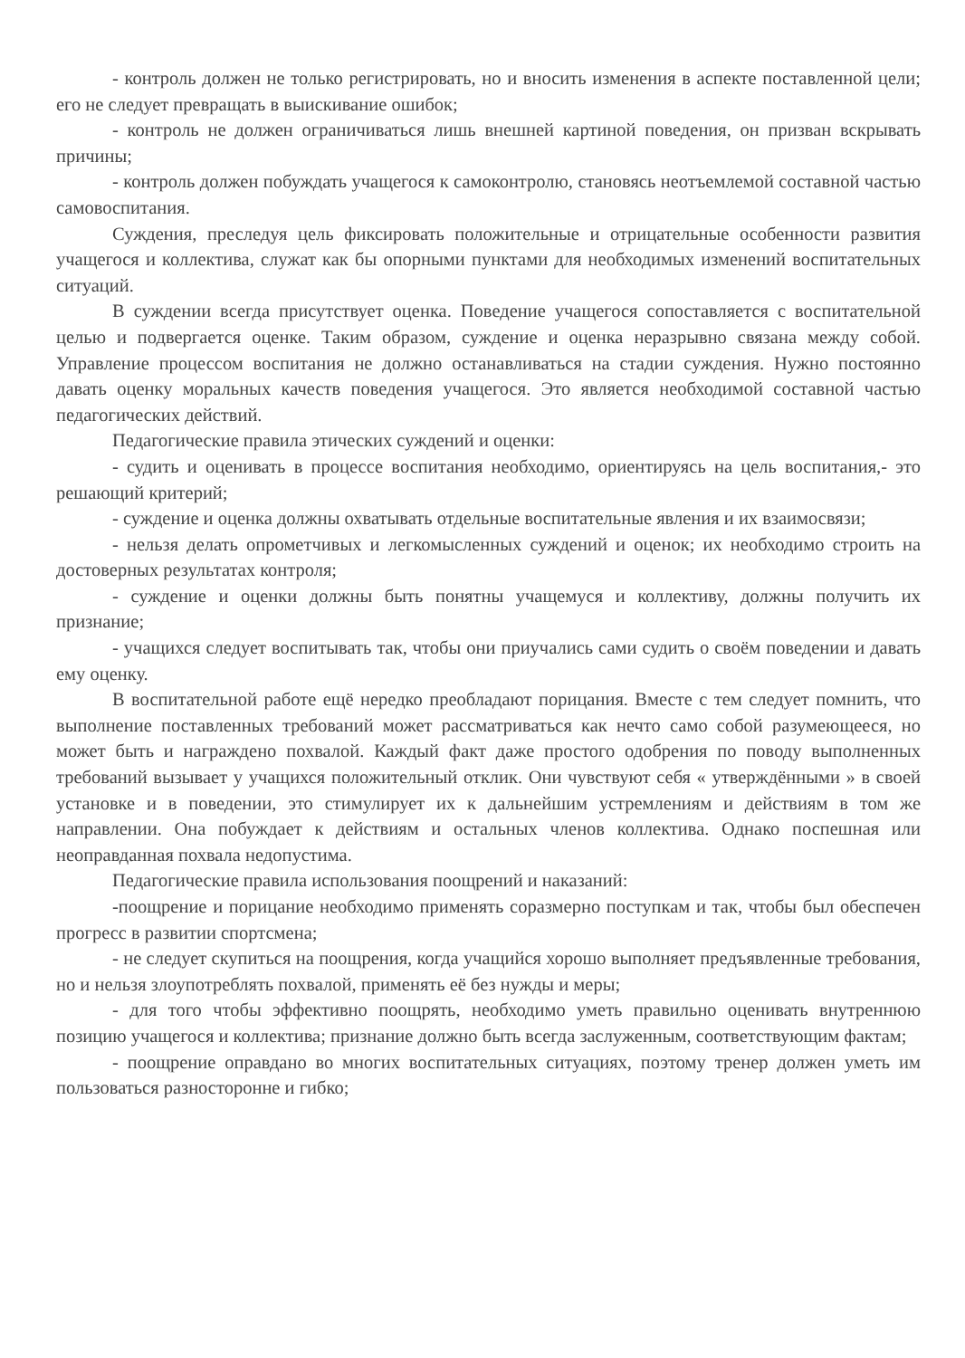- контроль должен не только регистрировать, но и вносить изменения в аспекте поставленной цели; его не следует превращать в выискивание ошибок;
- контроль не должен ограничиваться лишь внешней картиной поведения, он призван вскрывать причины;
- контроль должен побуждать учащегося к самоконтролю, становясь неотъемлемой составной частью самовоспитания.
Суждения, преследуя цель фиксировать положительные и отрицательные особенности развития учащегося и коллектива, служат как бы опорными пунктами для необходимых изменений воспитательных ситуаций.
В суждении всегда присутствует оценка. Поведение учащегося сопоставляется с воспитательной целью и подвергается оценке. Таким образом, суждение и оценка неразрывно связана между собой. Управление процессом воспитания не должно останавливаться на стадии суждения. Нужно постоянно давать оценку моральных качеств поведения учащегося. Это является необходимой составной частью педагогических действий.
Педагогические правила этических суждений и оценки:
- судить и оценивать в процессе воспитания необходимо, ориентируясь на цель воспитания,- это решающий критерий;
- суждение и оценка должны охватывать отдельные воспитательные явления и их взаимосвязи;
- нельзя делать опрометчивых и легкомысленных суждений и оценок; их необходимо строить на достоверных результатах контроля;
- суждение и оценки должны быть понятны учащемуся и коллективу, должны получить их признание;
- учащихся следует воспитывать так, чтобы они приучались сами судить о своём поведении и давать ему оценку.
В воспитательной работе ещё нередко преобладают порицания. Вместе с тем следует помнить, что выполнение поставленных требований может рассматриваться как нечто само собой разумеющееся, но может быть и награждено похвалой. Каждый факт даже простого одобрения по поводу выполненных требований вызывает у учащихся положительный отклик. Они чувствуют себя « утверждёнными » в своей установке и в поведении, это стимулирует их к дальнейшим устремлениям и действиям в том же направлении. Она побуждает к действиям и остальных членов коллектива. Однако поспешная или неоправданная похвала недопустима.
Педагогические правила использования поощрений и наказаний:
-поощрение и порицание необходимо применять соразмерно поступкам и так, чтобы был обеспечен прогресс в развитии спортсмена;
- не следует скупиться на поощрения, когда учащийся хорошо выполняет предъявленные требования, но и нельзя злоупотреблять похвалой, применять её без нужды и меры;
- для того чтобы эффективно поощрять, необходимо уметь правильно оценивать внутреннюю позицию учащегося и коллектива; признание должно быть всегда заслуженным, соответствующим фактам;
- поощрение оправдано во многих воспитательных ситуациях, поэтому тренер должен уметь им пользоваться разносторонне и гибко;